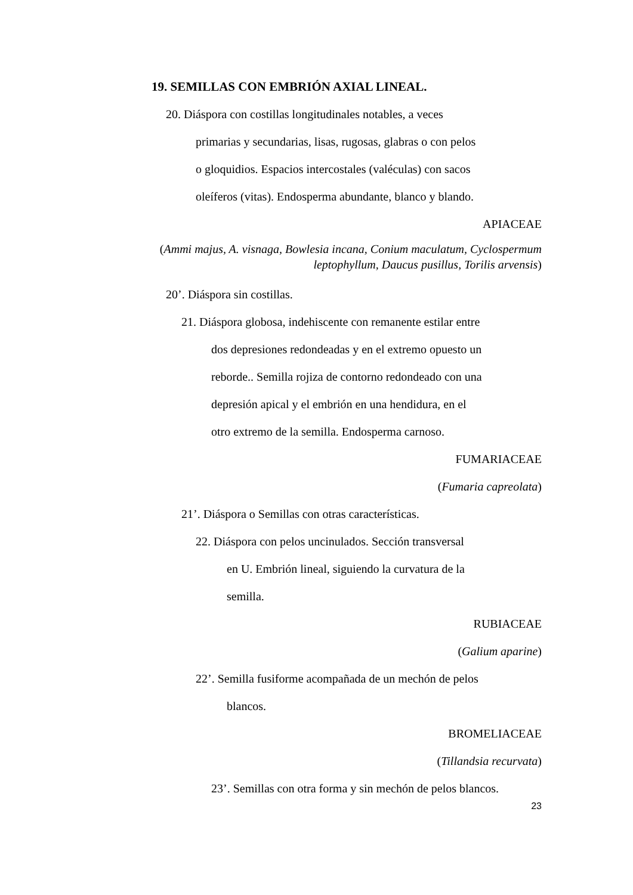19. SEMILLAS CON EMBRIÓN AXIAL LINEAL.
20. Diáspora con costillas longitudinales notables, a veces
primarias y secundarias, lisas, rugosas, glabras o con pelos
o gloquidios. Espacios intercostales (valéculas) con sacos
oleíferos (vitas). Endosperma abundante, blanco y blando.
APIACEAE
(Ammi majus, A. visnaga, Bowlesia incana, Conium maculatum, Cyclospermum leptophyllum, Daucus pusillus, Torilis arvensis)
20’. Diáspora sin costillas.
21. Diáspora globosa, indehiscente con remanente estilar entre
dos depresiones redondeadas y en el extremo opuesto un
reborde.. Semilla rojiza de contorno redondeado con una
depresión apical y el embrión en una hendidura, en el
otro extremo de la semilla. Endosperma carnoso.
FUMARIACEAE
(Fumaria capreolata)
21’. Diáspora o Semillas con otras características.
22. Diáspora con pelos uncinulados. Sección transversal
en U. Embrión lineal, siguiendo la curvatura de la
semilla.
RUBIACEAE
(Galium aparine)
22’. Semilla fusiforme acompañada de un mechón de pelos
blancos.
BROMELIACEAE
(Tillandsia recurvata)
23’. Semillas con otra forma y sin mechón de pelos blancos.
23